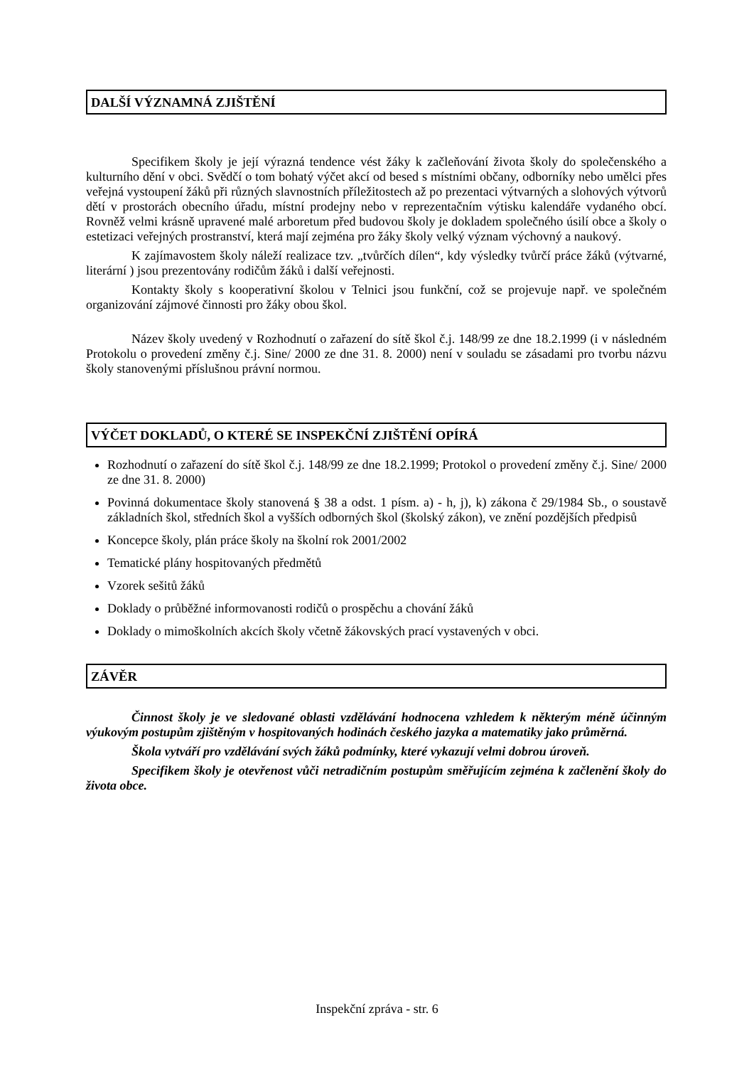DALŠÍ VÝZNAMNÁ ZJIŠTĚNÍ
Specifikem školy je její výrazná tendence vést žáky k začleňování života školy do společenského a kulturního dění v obci. Svědčí o tom bohatý výčet akcí od besed s místními občany, odborníky nebo umělci přes veřejná vystoupení žáků při různých slavnostních příležitostech až po prezentaci výtvarných a slohových výtvorů dětí v prostorách obecního úřadu, místní prodejny nebo v reprezentačním výtisku kalendáře vydaného obcí. Rovněž velmi krásně upravené malé arboretum před budovou školy je dokladem společného úsilí obce a školy o estetizaci veřejných prostranství, která mají zejména pro žáky školy velký význam výchovný a naukový.
K zajímavostem školy náleží realizace tzv. „tvůrčích dílen“, kdy výsledky tvůrčí práce žáků (výtvarné, literární ) jsou prezentovány rodičům žáků i další veřejnosti.
Kontakty školy s kooperativní školou v Telnici jsou funkční, což se projevuje např. ve společném organizování zájmové činnosti pro žáky obou škol.
Název školy uvedený v Rozhodnutí o zařazení do sítě škol č.j. 148/99 ze dne 18.2.1999 (i v následném Protokolu o provedení změny č.j. Sine/ 2000 ze dne 31. 8. 2000) není v souladu se zásadami pro tvorbu názvu školy stanovenými příslušnou právní normou.
VÝČET DOKLADŮ, O KTERÉ SE INSPEKČNÍ ZJIŠTĚNÍ OPÍRÁ
Rozhodnutí o zařazení do sítě škol č.j. 148/99 ze dne 18.2.1999; Protokol o provedení změny č.j. Sine/ 2000 ze dne 31. 8. 2000)
Povinná dokumentace školy stanovená § 38 a odst. 1 písm. a) - h, j), k) zákona č 29/1984 Sb., o soustavě základních škol, středních škol a vyšších odborných škol (školský zákon), ve znění pozdějších předpisů
Koncepce školy, plán práce školy na školní rok 2001/2002
Tematické plány hospitovaných předmětů
Vzorek sešitů žáků
Doklady o průběžné informovanosti rodičů o prospěchu a chování žáků
Doklady o mimoškolních akcích školy včetně žákovských prací vystavených v obci.
ZÁVĚR
Činnost školy je ve sledované oblasti vzdělávání hodnocena vzhledem k některým méně účinným výukovým postupům zjištěným v hospitovaných hodinách českého jazyka a matematiky jako průměrná.
Škola vytváří pro vzdělávání svých žáků podmínky, které vykazují velmi dobrou úroveň.
Specifikem školy je otevřenost vůči netradičním postupům směřujícím zejména k začlenění školy do života obce.
Inspekční zpráva - str. 6